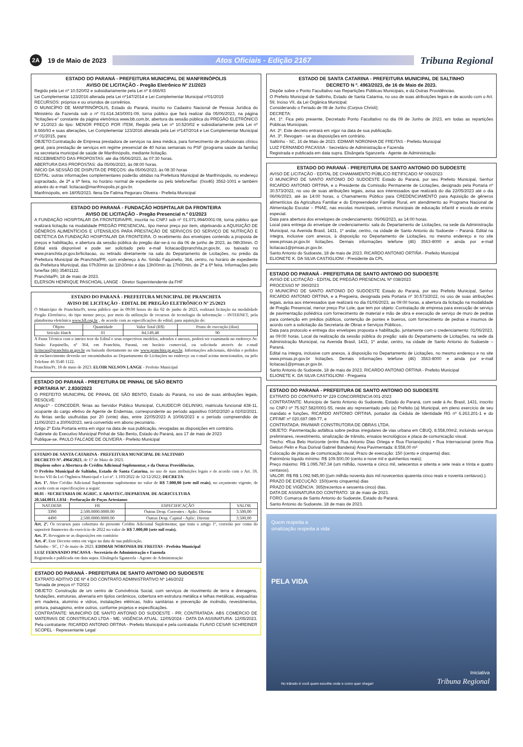2A 19 de Maio de 2023 Atos Oficiais - Edição 2167 Tribuna Regional
ESTADO DO PARANÁ - PREFEITURA MUNICIPAL DE MANFRINÓPOLIS
AVISO DE LICITAÇÃO - Pregão Eletrônico Nº 21/2023
Regido pela Lei nº 10.520/02 e subsidiariamente pela Lei nº 8.666/93
Lei Complementar 123/2016 alterada pela Lei nº147/2014 e Lei Complementar Municipal nº01/2015
RECURSOS: próprios e ou oriundos de convênios.
O MUNICÍPIO DE MANFRINÓPOLIS, Estado do Paraná, inscrito no Cadastro Nacional de Pessoa Jurídica do Ministério da Fazenda sob o nº 01.614.343/0001-09, torna público que fará realizar dia 05/06/2023, na página "licitações-e" constante da página eletrônica www.bb.com.br, abertura da sessão pública do PREGÃO ELETRÔNICO Nº 21/2023 do tipo: MENOR PREÇO POR ITEM, Regido pela Lei nº 10.520/02 e subsidiariamente pela Lei nº 8.666/93 e suas alterações, Lei Complementar 123/2016 alterada pela Lei nº147/2014 e Lei Complementar Municipal nº 01/2015, para:
OBJETO:Contratação de Empresa prestadora de serviços na área médica, para fornecimento de profissionais clínico geral, para prestação de serviços em regime presencial de 40 horas semanais no PSF (programa saúde da família) na secretaria municipal de saúde de Manfrinópolis, mediante licitação.
RECEBIMENTO DAS PROPOSTAS: até dia 05/06/2023, às 07:30 horas.
ABERTURA DAS PROPOSTAS: dia 05/06/2023, às 08:00 horas.
INÍCIO DA SESSÃO DE DISPUTA DE PREÇOS: dia 05/06/2023, às 08:30 horas
EDITAL: outras informações complementares poderão obtidas na Prefeitura Municipal de Manfrinópolis, no endereço supracitado, de 2ª a 6ª feira, no horário normal de expediente ou pelo telefone/fax: (0xx46) 3562-1001 e também através do e-mail: licitacao@manfrinopolis.pr.gov.br.
Manfrinópolis, em 18/05/2023. Ilena De Fatima Pegoraro Oliveira - Prefeita Municipal
ESTADO DO PARANÁ - FUNDAÇÃO HOSPITALAR DA FRONTEIRA
AVISO DE LICITAÇÃO - Pregão Presencial n.º 01/2023
A FUNDAÇÃO HOSPITALAR DA FRONTEIRA/PR, inscrita no CNPJ sob nº 01.071.994/0001-08, torna público que realizará licitação na modalidade PREGÃO PRESENCIAL, tipo menor preço por item, objetivando a AQUISIÇÃO DE GÊNEROS ALIMENTÍCIOS E UTENSÍLIOS PARA PRESTAÇÃO DE SERVIÇOS DO SERVIÇO DE NUTRIÇÃO E DIETÉTICA DA FUNDAÇÃO HOSPITALAR DA FRONTEIRA. O recebimento dos envelopes contendo a proposta de preços e habilitação, e abertura da sessão pública do pregão dar-se-á no dia 06 de junho de 2023, às 08h30min. O Edital está disponível e pode ser solicitado pelo e-mail licitacao@pranchita.pr.gov.br, ou baixado no www.pranchita.pr.gov.br/licitacao, ou retirado diretamente na sala do Departamento de Licitações, no prédio da Prefeitura Municipal de Pranchita/PR, com endereço à Av. Simão Faquinello, 364, centro, no horário de expediente da Prefeitura Municipal, das 07h30min às 11h30min e das 13h00min às 17h00min, de 2ª a 6ª feira. Informações pelo fone/fax (46) 35401122.
Pranchita/Pr, 18 de maio de 2023.
ELERSON HENRIQUE PASCHOAL LANGE - Diretor Superintendente da FHF
ESTADO DO PARANÁ - PREFEITURA MUNICIPAL DE PRANCHITA
AVISO DE LICITAÇÃO - EDITAL DE PREGÃO ELETRÔNICO Nº 25/2023
O Município de Pranchita/Pr, torna público que às 09:00 horas do dia 02 de junho de 2023, realizará licitação na modalidade Pregão Eletrônico, do tipo menor preço, por meio da utilização de recursos de tecnologia da informação – INTERNET, pela plataforma eletrônica www.bll.org.br , de acordo com as especificações do edital, para aquisição de:
| Objeto | Quantidade | Valor Total (R$) | Prazo de execução (dias) |
| --- | --- | --- | --- |
| Veículo Hatch | 01 | 84.149,48 | 90 |
A Pasta Técnica com o inteiro teor do Edital e seus respectivos modelos, adendos e anexos, poderá ser examinada no endereço Av. Simão Faquinello, nº 364, em Pranchita, Paraná, em horário comercial, ou solicitada através do e-mail licitacao@pranchita.pr.gov.br ou baixado diretamente no site www.pranchita.pr.gov.br. Informações adicionais, dúvidas e pedidos de esclarecimento deverão ser encaminhados ao Departamento de Licitações no endereço ou e-mail acima mencionados, ou pelo Telefone 46 3540 1122.
Pranchita/Pr, 18 de maio de 2023. ELOIR NELSON LANGE - Prefeito Municipal
ESTADO DO PARANÁ - PREFEITURA DE PINHAL DE SÃO BENTO
PORTARIA Nº. 2.830/2023
O PREFEITO MUNICIPAL DE PINHAL DE SÃO BENTO, Estado do Paraná, no uso de suas atribuições legais, RESOLVE:
Artigo1º - CONCEDER, férias ao Servidor Público Municipal, CLAUDECIR GELINSKI, matricula funcional 438-11, ocupante do cargo efetivo de Agente de Endemias, correspondente ao período aquisitivo 03/02/2020 a 02/02/2021. As férias serão usufruídas por 20 (vinte) dias, entre 22/05/2023 A 10/06/2023 e o período compreendido de 11/06/2023 a 20/06/2023, será convertido em abono pecuniário.
Artigo 2º Esta Portaria entra em vigor na data de sua publicação, revogadas as disposições em contrário.
Gabinete do Executivo Municipal Pinhal de São Bento, Estado do Paraná, aos 17 de maio de 2023
Publique-se. PAULO FALCADE DE OLIVEIRA - Prefeito Municipal
ESTADO DE SANTA CATARINA - PREFEITURA MUNICIPAL DE SALTINHO
DECRETO Nº. 4964/2023, de 17 de Maio de 2023.
Dispõem sobre a Abertura de Crédito Adicional Suplementar, e da Outras Providências.
O Prefeito Municipal de Saltinho, Estado de Santa Catarina, no uso de suas atribuições legais e de acordo com o Art. 59, Inciso VII da Lei Orgânica Municipal e Lei nº. 1.103/2022 de 12/12/2022; DECRETA:
Art. 1º. Abre Crédito Adicional Suplementar suplementar no valor de R$ 7.000,00 (sete mil reais), no orçamento vigente, de acordo com as especificações a seguir:
08.01 - SECRETARIA DE AGRIC. E ABASTEC./DEPARTAM. DE AGRICULTURA
20.544.0011.1.034 - Perfuração de Poços Artesianos
| NAT.DESP. | FR | ESPECIFICAÇÃO | VALOR |
| --- | --- | --- | --- |
| 3390 | 2.500.0000.0000.00 | Outras Desp. Correntes - Aplic. Diretas | 3.500,00 |
| 4490 | 2.500.0000.0000.00 | Outras Desp. Capital - Aplic. Diretas | 3.500,00 |
Art. 2º. Os recursos para cobertura do presente Crédito Adicional Suplementar, que trata o artigo 1º, correrão por conta do superávit financeiro do exercício de 2022 no valor de R$ 7.000,00 (sete mil reais).
Art. 3º. Revogam-se as disposições em contrário
Art. 4º. Este Decreto entra em vigor na data de sua publicação.
Saltinho - SC, 17 de maio de 2023. EDIMAR NORONHA DE FREITAS - Prefeito Municipal
LUIZ FERNANDO PACASSA - Secretário de Administração e Fazenda
Registrada e publicada em data supra. Elisângela Sganzerla - Agente de Administração
ESTADO DO PARANÁ - PREFEITURA DE SANTO ANTONIO DO SUDOESTE
EXTRATO ADITIVO DE Nº 4 DO CONTRATO ADMINISTRATIVO Nº 146/2022
Tomada de preços nº 7/2022
OBJETO: Construção de um centro de Convivência Social, com serviços de movimento de terra e drenagens, fundações, estruturas, alvenaria em tijolos cerâmicos, cobertura em estrutura metálica e telhas metálicas, esquadrias em madeira, alumínio e vidros, instalações elétricas, hidro sanitárias e prevenção de incêndio, revestimentos, pintura, paisagismo, entre outros, conforme projetos e especificações.
CONTRATANTE: MUNICIPIO DE SANTO ANTONIO DO SUDOESTE - PR; CONTRATADA: ABS COMERCIO DE MATERIAIS DE CONSTRUCAO LTDA - ME. VIGÊNCIA ATUAL: 12/05/2024 - DATA DA ASSINATURA: 12/05/2023. Pela contratante: RICARDO ANTONIO ORTINA - Prefeito Municipal e pela contratada: FLAVIO CESAR SCHREINER SCOPEL - Representante Legal
ESTADO DE SANTA CATARINA - PREFEITURA MUNICIPAL DE SALTINHO
DECRETO N º. 4963/2023, de 16 de Maio de 2023.
Dispõe sobre o Ponto Facultativo nas Repartições Públicas Municipais, e dá Outras Providências.
O Prefeito Municipal de Saltinho, Estado de Santa Catarina, no uso de suas atribuições legais e de acordo com o Art. 59, Inciso VII, da Lei Orgânica Municipal;
Considerando o Feriado de 08 de Junho (Corpus Christi);
DECRETA:
Art. 1º. Fica pelo presente, Decretado Ponto Facultativo no dia 09 de Junho de 2023, em todas as repartições Públicas Municipais.
Art. 2º. Este decreto entrará em vigor na data de sua publicação.
Art. 3º. Revogam - se as disposições em contrário.
Saltinho - SC, 16 de Maio de 2023. EDIMAR NORONHA DE FREITAS - Prefeito Municipal
LUIZ FERNANDO PACASSA - Secretário de Administração e Fazenda
Registrada e publicada em data supra. Elisângela Sganzerla - Agente de Administração
ESTADO DO PARANÁ - PREFEITURA DE SANTO ANTONIO DO SUDOESTE
AVISO DE LICITAÇÃO - EDITAL DE CHAMAMENTO PÚBLICO RETIFICADO Nº 006/2023
O MUNICÍPIO DE SANTO ANTONIO DO SUDOESTE Estado do Paraná, por seu Prefeito Municipal, Senhor RICARDO ANTONIO ORTINA, e o Presidente da Comissão Permanente de Licitações, designado pela Portaria nº 30.573/2022, no uso de suas atribuições legais, avisa aos interessados que realizará do dia 22/05/2023 até o dia 06/06/2023, até às 14:00 horas, o Chamamento Público para CREDENCIAMENTO para Aquisição de gêneros alimentícios da Agricultura Familiar e do Empreendedor Familiar Rural, em atendimento ao Programa Nacional de Alimentação Escolar – PNAE, nas escolas municipais, centros municipais de educação infantil e escola de ensino especial.
Data para abertura dos envelopes de credenciamento: 06/06/2023, as 14:00 horas.
Local para entrega do envelope de credenciamento: sala do Departamento de Licitações, na sede da Administração Municipal, na Avenida Brasil, 1431, 1º andar, centro, na cidade de Santo Antonio do Sudoeste – Paraná. Edital na íntegra, inclusive com anexos, à disposição no Departamento de Licitações, no mesmo endereço e no site www.pmsas.pr.gov.br licitações. Demais informações telefone (46) 3563-8000 e ainda por e-mail licitacao1@pmsas.pr.gov.br.
Santo Antonio do Sudoeste, 18 de maio de 2023. RICARDO ANTONIO ORTIÑA - Prefeito Municipal
ELIONETE K. DA SILVA CASTIGLIONI - Presidente da CPL
ESTADO DO PARANÁ - PREFEITURA DE SANTO ANTONIO DO SUDOESTE
AVISO DE LICITAÇÃO - EDITAL DE PREGÃO PRESENCIAL Nº 038/2023
PROCESSO Nº 390/2023
O MUNICÍPIO DE SANTO ANTONIO DO SUDOESTE Estado do Paraná, por seu Prefeito Municipal, Senhor RICARDO ANTONIO ORTINA, e a Pregoeira, designada pela Portaria nº 30.573/2022, no uso de suas atribuições legais, avisa aos interessados que realizará no dia 01/06/2023, as 09:00 horas, a abertura da licitação na modalidade de Pregão Presencial, menor preço Por Lote, que tem por objeto: Contratação de empresa para execução de serviço de pavimentação poliédrica com fornecimento de material e mão de obra e execução de serviço de muro de pedras para contenção em prédios públicos, contenção de pontes e bueiros, com fornecimento de pedras e insumos de acordo com a solicitação da Secretaria de Obras e Serviços Públicos..
Data para protocolo e entrega dos envelopes proposta e habilitação, juntamente com o credenciamento: 01/06/2023, as 09:00 horas. Local da realização da sessão pública do pregão: sala do Departamento de Licitações, na sede da Administração Municipal, na Avenida Brasil, 1431, 1º andar, centro, na cidade de Santo Antonio do Sudoeste – Paraná.
Edital na íntegra, inclusive com anexos, à disposição no Departamento de Licitações, no mesmo endereço e no site www.pmsas.pr.gov.br licitações. Demais informações telefone (46) 3563-8000 e ainda por e-mail licitacao1@pmsas.pr.gov.br.
Santo Antonio do Sudoeste, 18 de maio de 2023. RICARDO ANTONIO ORTINA - Prefeito Municipal
ELIONETE K. DA SILVA CASTIGLIONI - Pregoeira
ESTADO DO PARANÁ - PREFEITURA DE SANTO ANTONIO DO SUDOESTE
EXTRATO DO CONTRATO Nº 229 CONCORRENCIA 001-2023
CONTRATANTE: Município de Santo Antonio do Sudoeste, Estado do Paraná, com sede à Av. Brasil, 1431, inscrito no CNPJ nº 75.927.582/0001-55, neste ato representado pelo (a) Prefeito (a) Municipal, em pleno exercício de seu mandato e funções, RICARDO ANTONIO ORTINA, portador da Cédula de Identidade RG nº 6.263.201-1 e do CPF/MF nº 020.697.089-77, e
CONTRATADA: PAVIMAR CONSTRUTORA DE OBRAS LTDA.
OBJETO: Pavimentação asfáltica sobre pedras irregulares de vias urbana em CBUQ, 8.558,00m2, incluindo serviços preliminares, revestimento, sinalização de trânsito, ensaios tecnológicos e placa de comunicação visual.
Trecho: •Rua Belo Horizonte (entre Rua Antonio Dias Ortega e Rua Florianópolis) • Rua Internacional (entre Rua Gelson Pelin e Rua Dorival Gabriel Bandeira) Área Pavimentada: 8.558,00 m²
Colocação de placas de comunicação visual. Prazo de execução: 150 (cento e cinquenta) dias;
Patrimônio líquido mínimo: R$ 109.500,00 (cento e nove mil e quinhentos reais);
Preço máximo: R$ 1.095.787,34 (um milhão, noventa e cinco mil, setecentos e oitenta e sete reais e trinta e quatro centavos).
VALOR: R$ R$ 1.092.945,90 ((um milhão noventa dois mil novecentos quarenta cinco reais e noventa centavos).).
PRAZO DE EXECUÇÃO: 150(cento cinquenta) dias
PRAZO DE VIGÊNCIA: 365(trezentos e sessenta cinco) dias.
DATA DE ASSINATURA DO CONTRATO: 18 de maio de 2023.
FORO: Comarca de Santo Antonio do Sudoeste, Estado do Paraná.
Santo Antonio do Sudoeste, 18 de maio de 2023.
Quem respeita a
sinalização respeita a vida
PELA VIDA
Iniciativa
No trânsito é você quem escolhe onde e como quer chegar!
Tribuna Regional